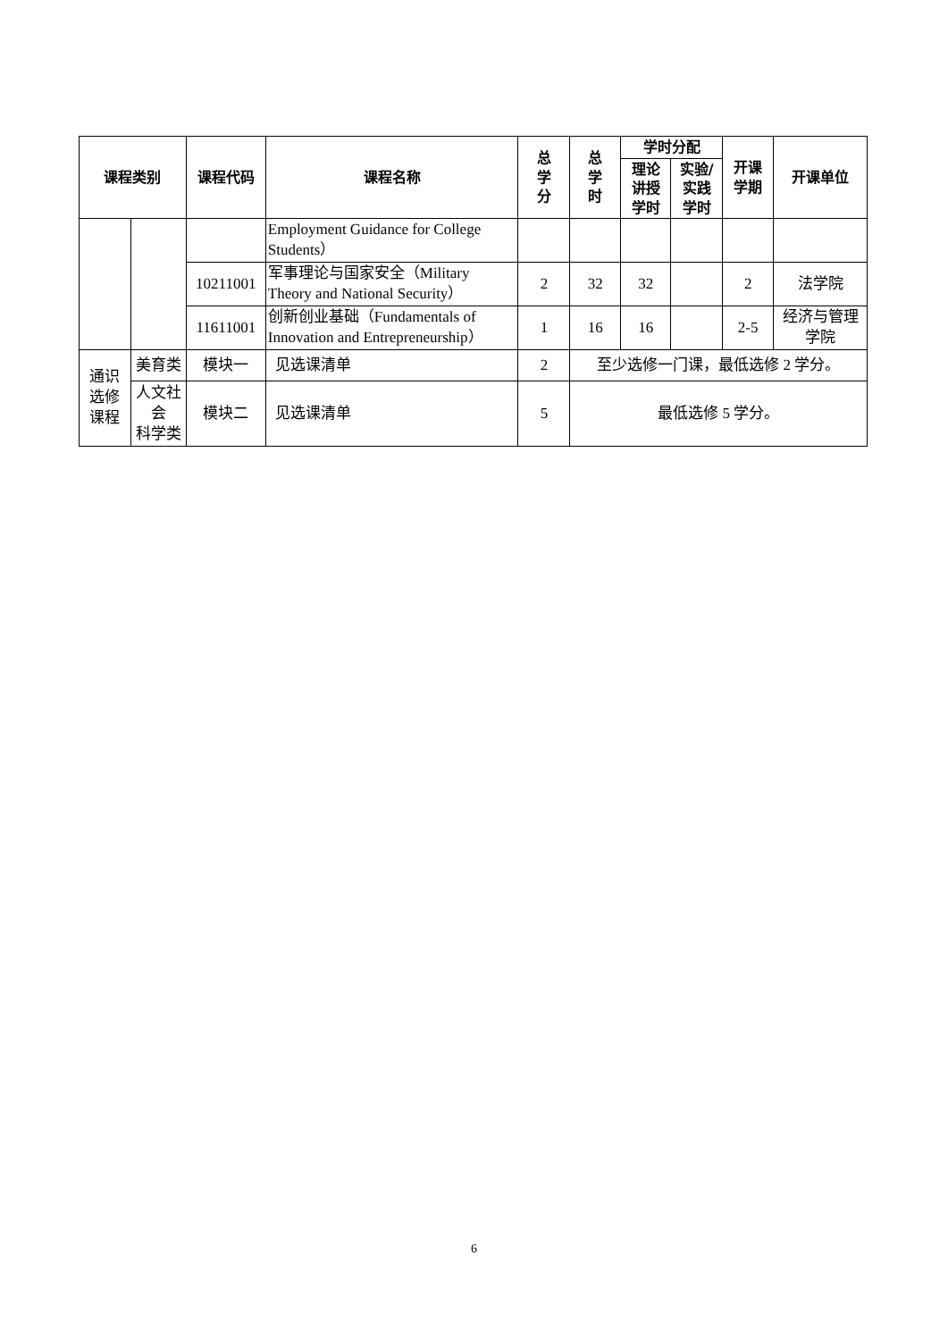| 课程类别 | | 课程代码 | 课程名称 | 总 学 分 | 总 学 时 | 学时分配 | | 开课 学期 | 开课单位 |
| --- | --- | --- | --- | --- | --- | --- | --- | --- | --- |
| | | | | | | 理论 讲授 学时 | 实验/ 实践 学时 | | |
| | | | Employment Guidance for College Students） | | | | | | |
| | | 10211001 | 军事理论与国家安全（Military Theory and National Security） | 2 | 32 | 32 | | 2 | 法学院 |
| | | 11611001 | 创新创业基础（Fundamentals of Innovation and Entrepreneurship） | 1 | 16 | 16 | | 2-5 | 经济与管理学院 |
| 通识 选修 课程 | 美育类 | 模块一 | 见选课清单 | 2 | 至少选修一门课，最低选修 2 学分。 | | | | |
| | 人文社 会 科学类 | 模块二 | 见选课清单 | 5 | 最低选修 5 学分。 | | | | |
6